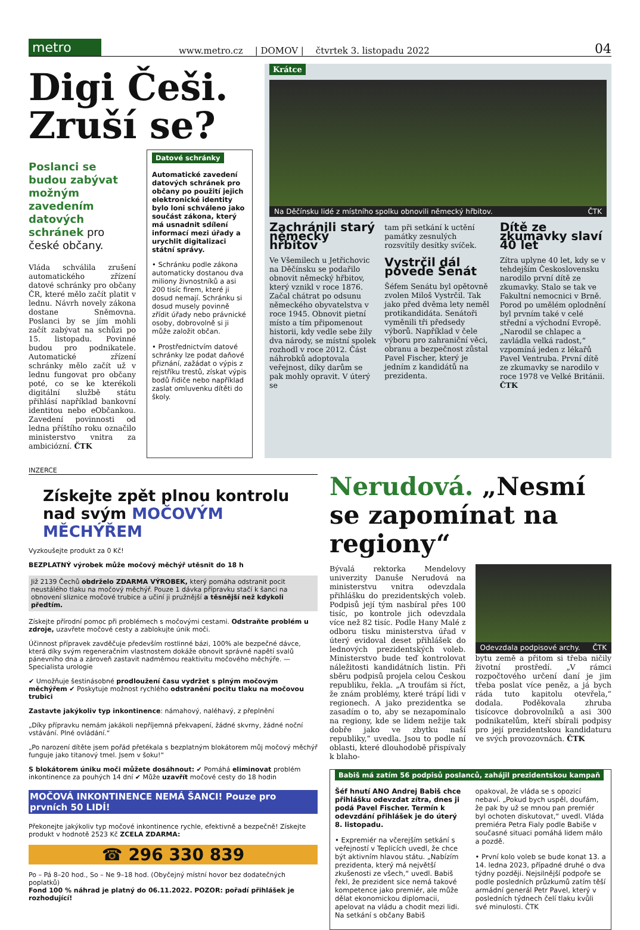metro
www.metro.cz | DOMOV | čtvrtek 3. listopadu 2022 04
Digi Češi. Zruší se?
Poslanci se budou zabývat možným zavedením datových schránek pro české občany.
Vláda schválila zrušení automatického zřízení datové schránky pro občany ČR, které mělo začít platit v lednu. Návrh novely zákona dostane Sněmovna. Poslanci by se jím mohli začít zabývat na schůzi po 15. listopadu. Povinné budou pro podnikatele. Automatické zřízení schránky mělo začít už v lednu fungovat pro občany poté, co se ke kterékoli digitální službě státu přihlásí například bankovní identitou nebo eObčankou. Zavedení povinnosti od ledna příštího roku označilo ministerstvo vnitra za ambiciózní. ČTK
Datové schránky
Automatické zavedení datových schránek pro občany po použití jejich elektronické identity bylo loni schváleno jako součást zákona, který má usnadnit sdílení informací mezi úřady a urychlit digitalizaci státní správy.
• Schránku podle zákona automaticky dostanou dva miliony živnostníků a asi 200 tisíc firem, které ji dosud nemají. Schránku si dosud musely povinně zřídit úřady nebo právnické osoby, dobrovolně si ji může založit občan.
• Prostřednictvím datové schránky lze podat daňové přiznání, zažádat o výpis z rejstříku trestů, získat výpis bodů řidiče nebo například zaslat omluvenku dítěti do školy.
Krátce
Na Děčínsku lidé z místního spolku obnovili německý hřbitov. ČTK
Zachránili starý německý hřbitov
Ve Všemilech u Jetřichovic na Děčínsku se podařilo obnovit německý hřbitov, který vznikl v roce 1876. Začal chátrat po odsunu německého obyvatelstva v roce 1945. Obnovit pietní místo a tím připomenout historii, kdy vedle sebe žily dva národy, se místní spolek rozhodl v roce 2012. Část náhrobků adoptovala veřejnost, díky darům se pak mohly opravit. V úterý se
tam při setkání k uctění památky zesnulých rozsvítily desítky svíček.
Vystrčil dál povede Senát
Šéfem Senátu byl opětovně zvolen Miloš Vystrčil. Tak jako před dvěma lety neměl protikandidáta. Senátoři vyměnili tři předsedy výborů. Například v čele výboru pro zahraniční věci, obranu a bezpečnost zůstal Pavel Fischer, který je jedním z kandidátů na prezidenta.
Dítě ze zkumavky slaví 40 let
Zítra uplyne 40 let, kdy se v tehdejším Československu narodilo první dítě ze zkumavky. Stalo se tak ve Fakultní nemocnici v Brně. Porod po umělém oplodnění byl prvním také v celé střední a východní Evropě. „Narodil se chlapec a zavládla velká radost,“ vzpomíná jeden z lékařů Pavel Ventruba. První dítě ze zkumavky se narodilo v roce 1978 ve Velké Británii. ČTK
INZERCE
Získejte zpět plnou kontrolu nad svým MOČOVÝM MĚCHÝŘEM
Vyzkoušejte produkt za 0 Kč!
BEZPLATNÝ výrobek může močový měchýř utěsnit do 18 h
Již 2139 Čechů obdrželo ZDARMA VÝROBEK, který pomáha odstranit pocit neustálého tlaku na močový měchýř. Pouze 1 dávka přípravku stačí k šanci na obnovení sliznice močové trubice a učiní ji pružnější a těsnější než kdykoli předtím.
Získejte přírodní pomoc při problémech s močovými cestami. Odstraňte problém u zdroje, uzavřete močové cesty a zablokujte únik moči.
Účinnost přípravek zavděčuje především rostlinné bázi, 100% ale bezpečné dávce, která díky svým regeneračním vlastnostem dokáže obnovit správné napětí svalů pánevního dna a zároveň zastavit nadměrnou reaktivitu močového měchýře. — Specialista urologie
✔ Umožňuje šestinásobné prodloužení času vydržet s plným močovým měchýřem ✔ Poskytuje možnost rychlého odstranění pocitu tlaku na močovou trubici
Zastavte jakýkoliv typ inkontinence: námahový, naléhavý, z přeplnění
„Díky přípravku nemám jakákoli nepříjemná překvapení, žádné skvrny, žádné noční vstávání. Plné ovládání.“
„Po narození dítěte jsem pořád přetékala s bezplatným blokátorem můj močový měchýř funguje jako titanový tmel. Jsem v šoku!“
S blokátorem úniku moči můžete dosáhnout: ✔ Pomáhá eliminovat problém inkontinence za pouhých 14 dní ✔ Může uzavřít močové cesty do 18 hodin
MOČOVÁ INKONTINENCE NEMÁ ŠANCI! Pouze pro prvních 50 LIDÍ!
Překonejte jakýkoliv typ močové inkontinence rychle, efektivně a bezpečně! Získejte produkt v hodnotě 2523 Kč ZCELA ZDARMA:
☎ 296 330 839
Po – Pá 8–20 hod., So – Ne 9–18 hod. (Obyčejný místní hovor bez dodatečných poplatků)
Fond 100 % náhrad je platný do 06.11.2022. POZOR: pořadí přihlášek je rozhodující!
Nerudová. „Nesmí se zapomínat na regiony“
Bývalá rektorka Mendelovy univerzity Danuše Nerudová na ministerstvu vnitra odevzdala přihlášku do prezidentských voleb. Podpisů její tým nasbíral přes 100 tisíc, po kontrole jich odevzdala více než 82 tisíc. Podle Hany Malé z odboru tisku ministerstva úřad v úterý evidoval deset přihlášek do lednových prezidentských voleb. Ministerstvo bude teď kontrolovat náležitosti kandidátních listin. Při sběru podpisů projela celou Českou republiku, řekla. „A troufám si říct, že znám problémy, které trápí lidi v regionech. A jako prezidentka se zasadím o to, aby se nezapomínalo na regiony, kde se lidem nežije tak dobře jako ve zbytku naší republiky,“ uvedla. Jsou to podle ní oblasti, které dlouhodobě přispívaly k blaho-
Odevzdala podpisové archy. ČTK
bytu země a přitom si třeba ničily životní prostředí. „V rámci rozpočtového určení daní je jim třeba poslat více peněz, a já bych ráda tuto kapitolu otevřela,“ dodala. Poděkovala zhruba tisícovce dobrovolníků a asi 300 podnikatelům, kteří sbírali podpisy pro její prezidentskou kandidaturu ve svých provozovnách. ČTK
Babiš má zatím 56 podpisů poslanců, zahájil prezidentskou kampaň
Šéf hnutí ANO Andrej Babiš chce přihlášku odevzdat zítra, dnes ji podá Pavel Fischer. Termín k odevzdání přihlášek je do úterý 8. listopadu.
• Expremiér na včerejším setkání s veřejností v Teplicích uvedl, že chce být aktivním hlavou státu. „Nabízím prezidenta, který má největší zkušenosti ze všech,“ uvedl. Babiš řekl, že prezident sice nemá takové kompetence jako premiér, ale může dělat ekonomickou diplomacii, apelovat na vládu a chodit mezi lidi. Na setkání s občany Babiš
opakoval, že vláda se s opozicí nebaví. „Pokud bych uspěl, doufám, že pak by už se mnou pan premiér byl ochoten diskutovat,“ uvedl. Vláda premiéra Petra Fialy podle Babiše v současné situaci pomáhá lidem málo a pozdě.
• První kolo voleb se bude konat 13. a 14. ledna 2023, případné druhé o dva týdny později. Nejsilnější podpoře se podle posledních průzkumů zatím těší armádní generál Petr Pavel, který v posledních týdnech čelí tlaku kvůli své minulosti. ČTK